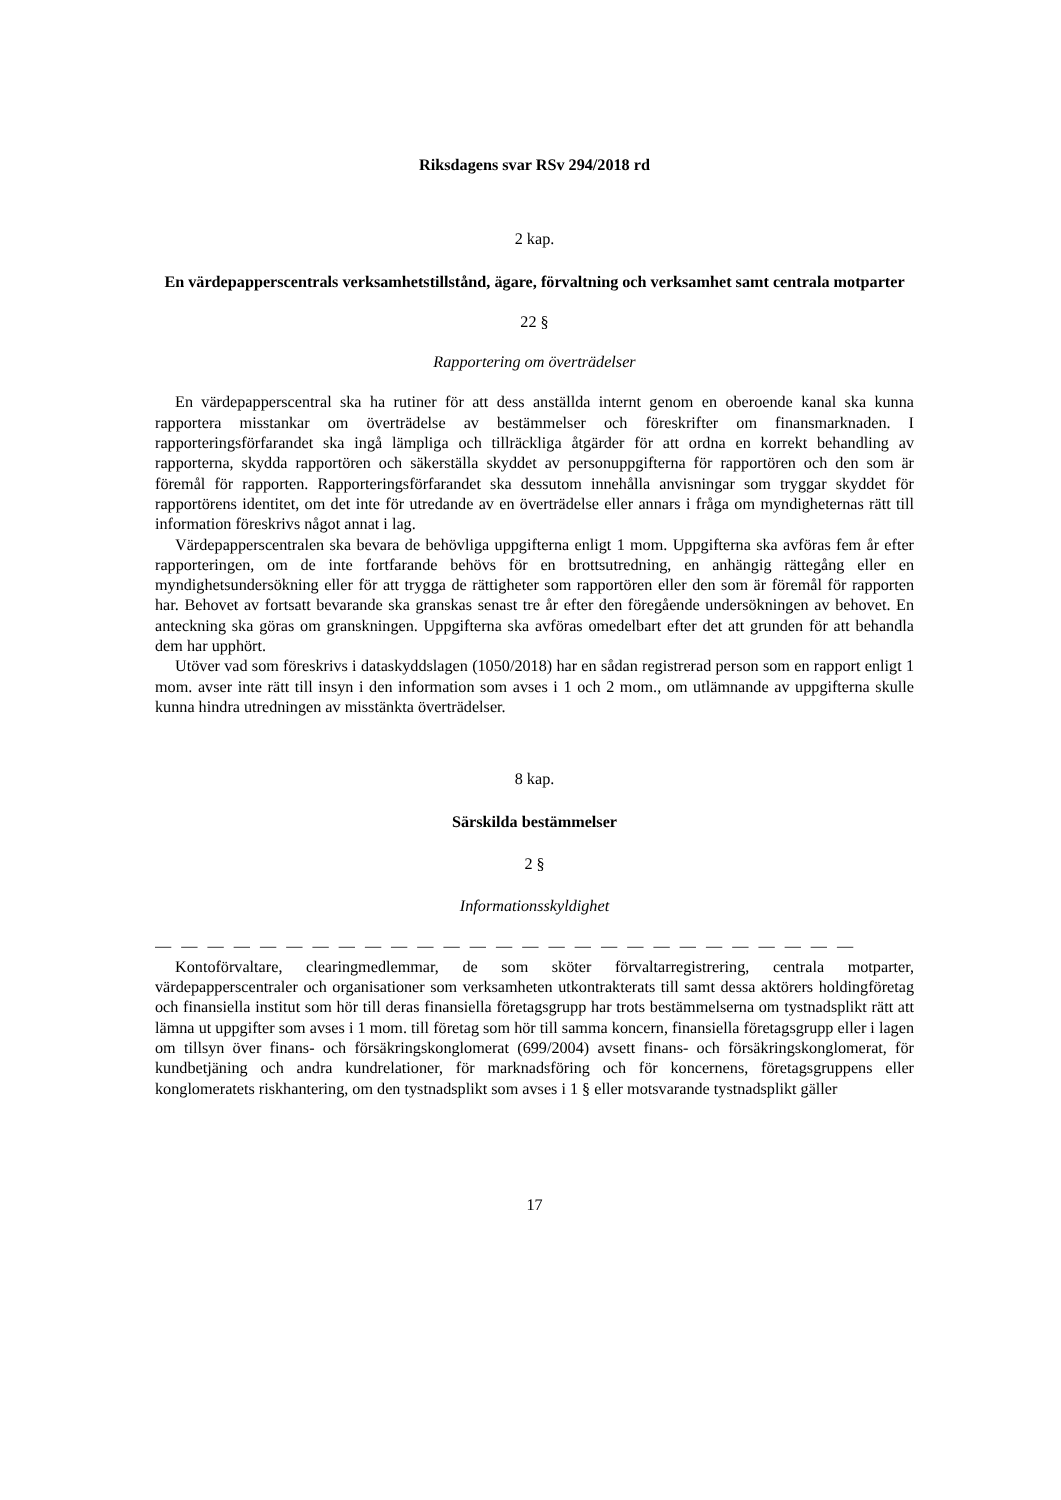Riksdagens svar RSv 294/2018 rd
2 kap.
En värdepapperscentrals verksamhetstillstånd, ägare, förvaltning och verksamhet samt centrala motparter
22 §
Rapportering om överträdelser
En värdepapperscentral ska ha rutiner för att dess anställda internt genom en oberoende kanal ska kunna rapportera misstankar om överträdelse av bestämmelser och föreskrifter om finansmarknaden. I rapporteringsförfarandet ska ingå lämpliga och tillräckliga åtgärder för att ordna en korrekt behandling av rapporterna, skydda rapportören och säkerställa skyddet av personuppgifterna för rapportören och den som är föremål för rapporten. Rapporteringsförfarandet ska dessutom innehålla anvisningar som tryggar skyddet för rapportörens identitet, om det inte för utredande av en överträdelse eller annars i fråga om myndigheternas rätt till information föreskrivs något annat i lag.
Värdepapperscentralen ska bevara de behövliga uppgifterna enligt 1 mom. Uppgifterna ska avföras fem år efter rapporteringen, om de inte fortfarande behövs för en brottsutredning, en anhängig rättegång eller en myndighetsundersökning eller för att trygga de rättigheter som rapportören eller den som är föremål för rapporten har. Behovet av fortsatt bevarande ska granskas senast tre år efter den föregående undersökningen av behovet. En anteckning ska göras om granskningen. Uppgifterna ska avföras omedelbart efter det att grunden för att behandla dem har upphört.
Utöver vad som föreskrivs i dataskyddslagen (1050/2018) har en sådan registrerad person som en rapport enligt 1 mom. avser inte rätt till insyn i den information som avses i 1 och 2 mom., om utlämnande av uppgifterna skulle kunna hindra utredningen av misstänkta överträdelser.
8 kap.
Särskilda bestämmelser
2 §
Informationsskyldighet
— — — — — — — — — — — — — — — — — — — — — — — — — — —
Kontoförvaltare, clearingmedlemmar, de som sköter förvaltarregistrering, centrala motparter, värdepapperscentraler och organisationer som verksamheten utkontrakterats till samt dessa aktörers holdingföretag och finansiella institut som hör till deras finansiella företagsgrupp har trots bestämmelserna om tystnadsplikt rätt att lämna ut uppgifter som avses i 1 mom. till företag som hör till samma koncern, finansiella företagsgrupp eller i lagen om tillsyn över finans- och försäkringskonglomerat (699/2004) avsett finans- och försäkringskonglomerat, för kundbetjäning och andra kundrelationer, för marknadsföring och för koncernens, företagsgruppens eller konglomeratets riskhantering, om den tystnadsplikt som avses i 1 § eller motsvarande tystnadsplikt gäller
17